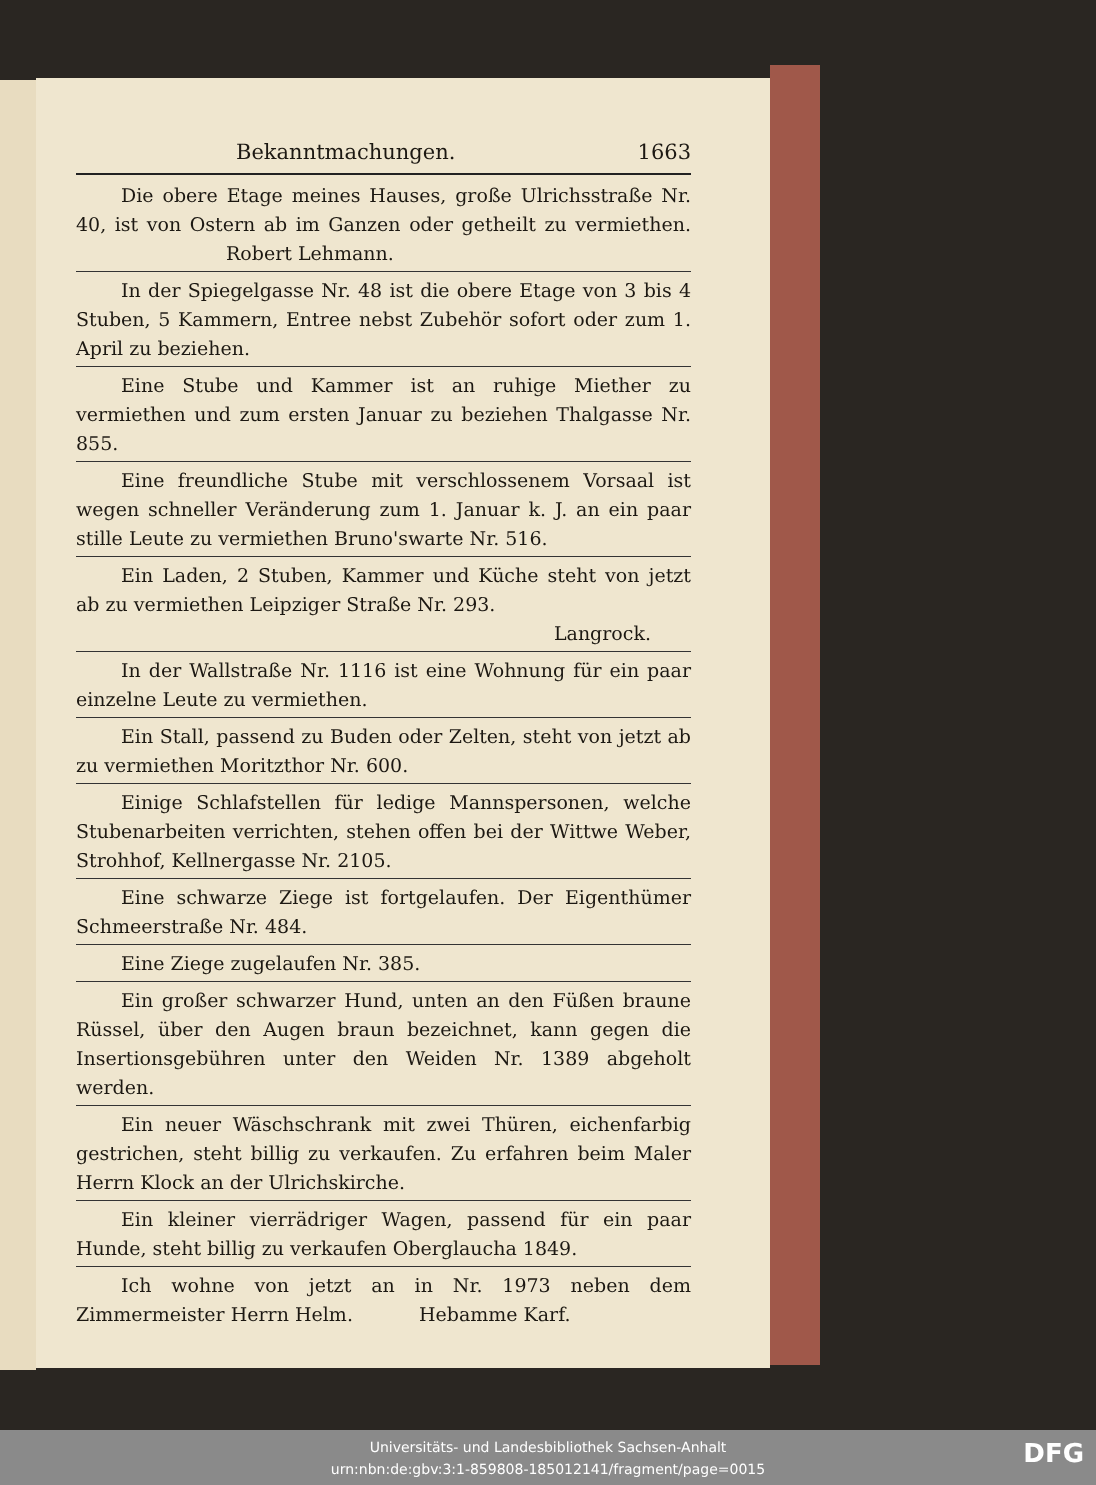Bekanntmachungen. 1663
Die obere Etage meines Hauses, große Ulrichsstraße Nr. 40, ist von Ostern ab im Ganzen oder getheilt zu vermiethen. Robert Lehmann.
In der Spiegelgasse Nr. 48 ist die obere Etage von 3 bis 4 Stuben, 5 Kammern, Entree nebst Zubehör sofort oder zum 1. April zu beziehen.
Eine Stube und Kammer ist an ruhige Miether zu vermiethen und zum ersten Januar zu beziehen Thalgasse Nr. 855.
Eine freundliche Stube mit verschlossenem Vorsaal ist wegen schneller Veränderung zum 1. Januar k. J. an ein paar stille Leute zu vermiethen Bruno'swarte Nr. 516.
Ein Laden, 2 Stuben, Kammer und Küche steht von jetzt ab zu vermiethen Leipziger Straße Nr. 293.
Langrock.
In der Wallstraße Nr. 1116 ist eine Wohnung für ein paar einzelne Leute zu vermiethen.
Ein Stall, passend zu Buden oder Zelten, steht von jetzt ab zu vermiethen Moritzthor Nr. 600.
Einige Schlafstellen für ledige Mannspersonen, welche Stubenarbeiten verrichten, stehen offen bei der Wittwe Weber, Strohhof, Kellnergasse Nr. 2105.
Eine schwarze Ziege ist fortgelaufen. Der Eigenthümer Schmeerstraße Nr. 484.
Eine Ziege zugelaufen Nr. 385.
Ein großer schwarzer Hund, unten an den Füßen braune Rüssel, über den Augen braun bezeichnet, kann gegen die Insertionsgebühren unter den Weiden Nr. 1389 abgeholt werden.
Ein neuer Wäschschrank mit zwei Thüren, eichenfarbig gestrichen, steht billig zu verkaufen. Zu erfahren beim Maler Herrn Klock an der Ulrichskirche.
Ein kleiner vierrädriger Wagen, passend für ein paar Hunde, steht billig zu verkaufen Oberglaucha 1849.
Ich wohne von jetzt an in Nr. 1973 neben dem Zimmermeister Herrn Helm. Hebamme Karf.
Universitäts- und Landesbibliothek Sachsen-Anhalt
urn:nbn:de:gbv:3:1-859808-185012141/fragment/page=0015
DFG